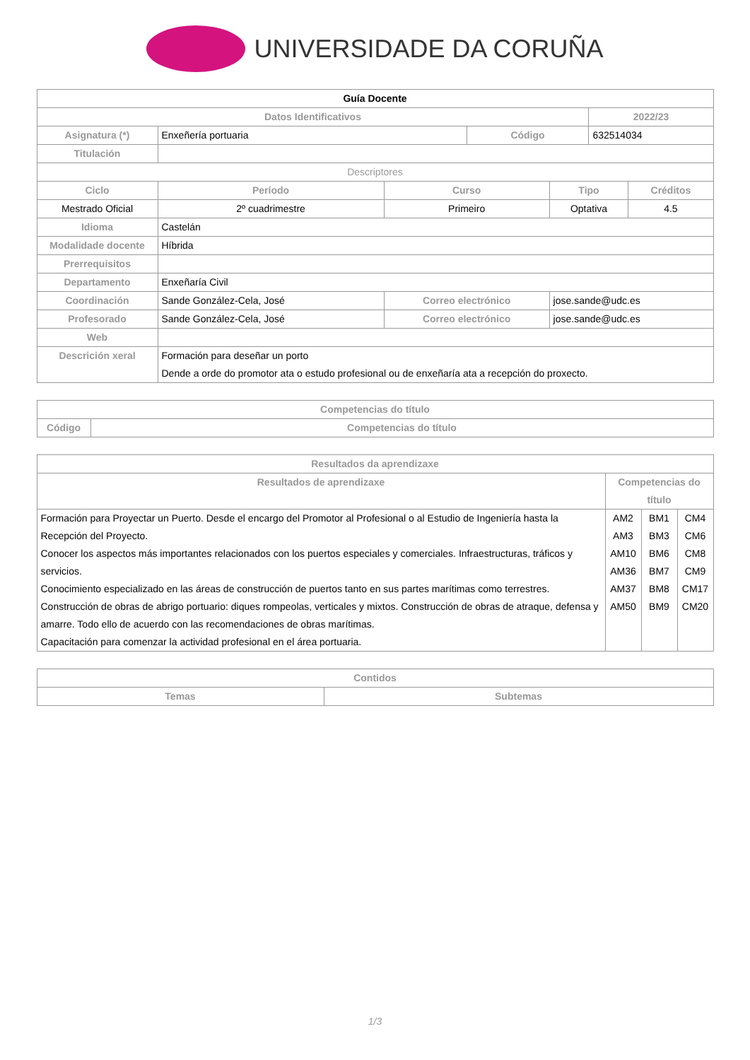UNIVERSIDADE DA CORUÑA
| Guía Docente | | | | | | |
| Datos Identificativos | | | | | 2022/23 | |
| Asignatura (*) | Enxeñería portuaria | | Código | | 632514034 | |
| Titulación | | | | | | |
| Descriptores | | | | | | |
| Ciclo | Período | Curso | | Tipo | | Créditos |
| Mestrado Oficial | 2º cuadrimestre | Primeiro | | Optativa | | 4.5 |
| Idioma | Castelán | | | | | |
| Modalidade docente | Híbrida | | | | | |
| Prerrequisitos | | | | | | |
| Departamento | Enxeñaría Civil | | | | | |
| Coordinación | Sande González-Cela, José | Correo electrónico | | jose.sande@udc.es | | |
| Profesorado | Sande González-Cela, José | Correo electrónico | | jose.sande@udc.es | | |
| Web | | | | | | |
| Descrición xeral | Formación para deseñar un porto Dende a orde do promotor ata o estudo profesional ou de enxeñaría ata a recepción do proxecto. | | | | | |
| Competencias do título | |
| --- | --- |
| Código | Competencias do título |
| Resultados da aprendizaxe | | | |
| --- | --- | --- | --- |
| Resultados de aprendizaxe | Competencias do título | | |
| Formación para Proyectar un Puerto. Desde el encargo del Promotor al Profesional o al Estudio de Ingeniería hasta la Recepción del Proyecto. Conocer los aspectos más importantes relacionados con los puertos especiales y comerciales. Infraestructuras, tráficos y servicios. Conocimiento especializado en las áreas de construcción de puertos tanto en sus partes marítimas como terrestres. Construcción de obras de abrigo portuario: diques rompeolas, verticales y mixtos. Construcción de obras de atraque, defensa y amarre. Todo ello de acuerdo con las recomendaciones de obras marítimas. Capacitación para comenzar la actividad profesional en el área portuaria. | AM2 AM3 AM10 AM36 AM37 AM50 | BM1 BM3 BM6 BM7 BM8 BM9 | CM4 CM6 CM8 CM9 CM17 CM20 |
| Contidos | |
| --- | --- |
| Temas | Subtemas |
1/3